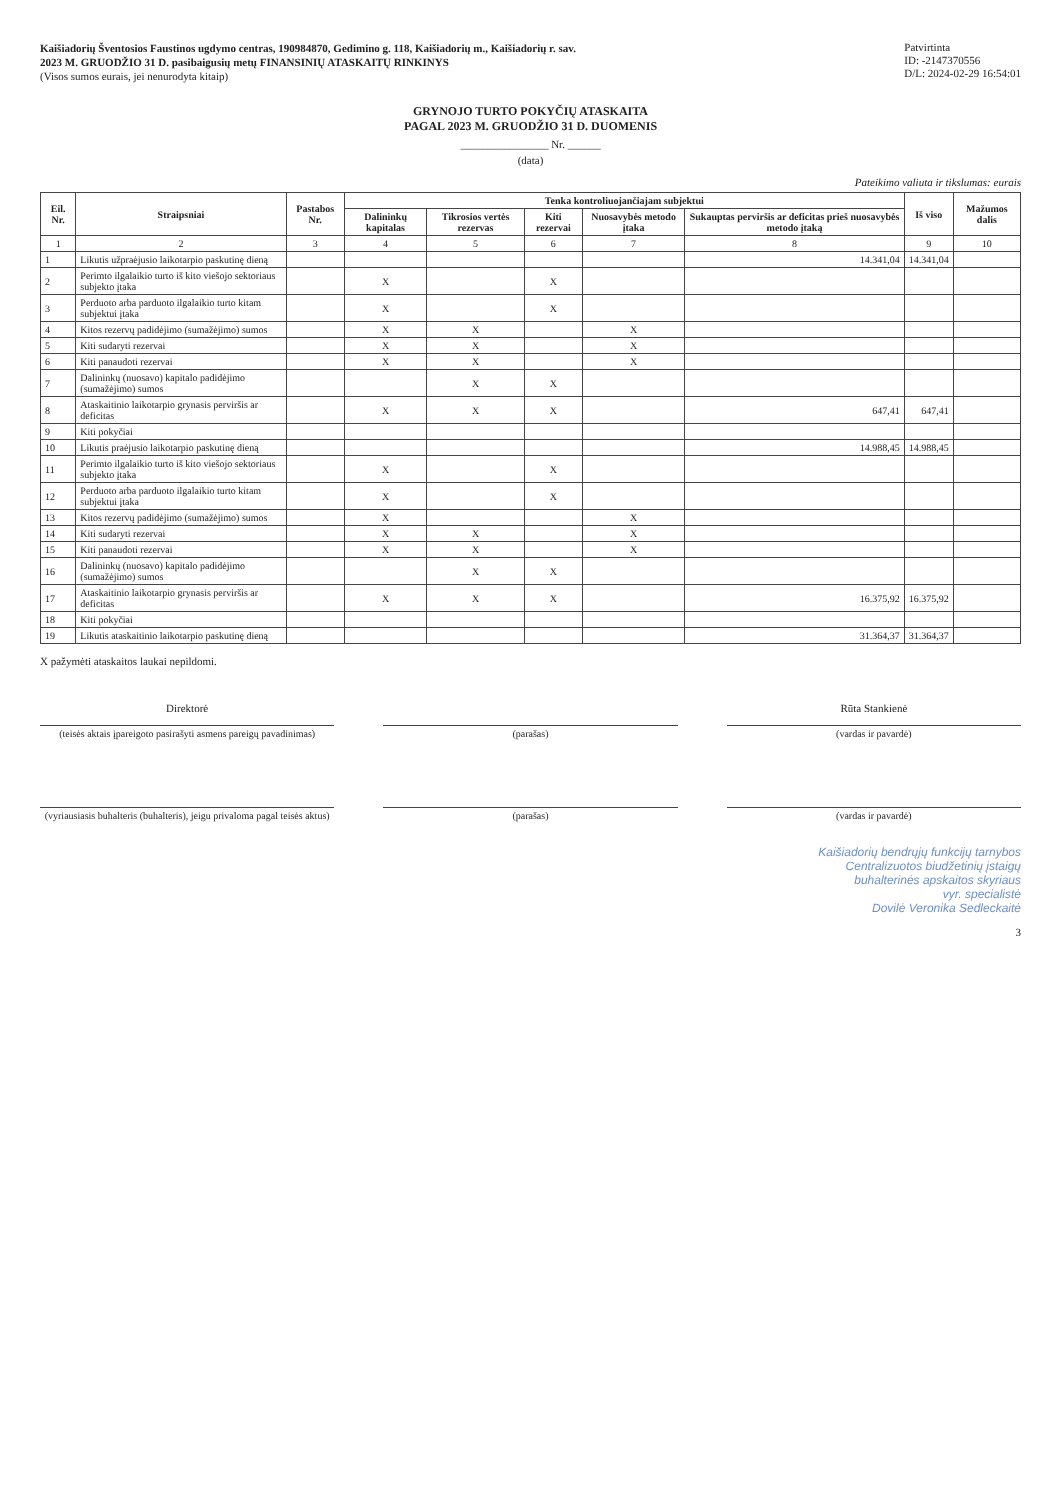Kaišiadorių Šventosios Faustinos ugdymo centras, 190984870, Gedimino g. 118, Kaišiadorių m., Kaišiadorių r. sav.
2023 M. GRUODŽIO 31 D. pasibaigusių metų FINANSINIŲ ATASKAITŲ RINKINYS
(Visos sumos eurais, jei nenurodyta kitaip)
Patvirtinta
ID: -2147370556
D/L: 2024-02-29 16:54:01
GRYNOJO TURTO POKYČIŲ ATASKAITA
PAGAL 2023 M. GRUODŽIO 31 D. DUOMENIS
________________ Nr. ______
(data)
Pateikimo valiuta ir tikslumas: eurais
| Eil. Nr. | Straipsniai | Pastabos Nr. | Tenka kontroliuojančiajam subjektui | | | | | Iš viso | Mažumos dalis |
| --- | --- | --- | --- | --- | --- | --- | --- | --- | --- |
| | | | Dalininkų kapitalas | Tikrosios vertės rezervas | Kiti rezervai | Nuosavybės metodo įtaka | Sukauptas perviršis ar deficitas prieš nuosavybės metodo įtaką | | |
| 1 | 2 | 3 | 4 | 5 | 6 | 7 | 8 | 9 | 10 |
| 1 | Likutis užpraėjusio laikotarpio paskutinę dieną | | | | | | 14.341,04 | 14.341,04 | |
| 2 | Perimto ilgalaikio turto iš kito viešojo sektoriaus subjekto įtaka | | X | | X | | | | |
| 3 | Perduoto arba parduoto ilgalaikio turto kitam subjektui įtaka | | X | | X | | | | |
| 4 | Kitos rezervų padidėjimo (sumažėjimo) sumos | | X | X | | X | | | |
| 5 | Kiti sudaryti rezervai | | X | X | | X | | | |
| 6 | Kiti panaudoti rezervai | | X | X | | X | | | |
| 7 | Dalininkų (nuosavo) kapitalo padidėjimo (sumažėjimo) sumos | | | X | X | | | | |
| 8 | Ataskaitinio laikotarpio grynasis perviršis ar deficitas | | X | X | X | | 647,41 | 647,41 | |
| 9 | Kiti pokyčiai | | | | | | | | |
| 10 | Likutis praėjusio laikotarpio paskutinę dieną | | | | | | 14.988,45 | 14.988,45 | |
| 11 | Perimto ilgalaikio turto iš kito viešojo sektoriaus subjekto įtaka | | X | | X | | | | |
| 12 | Perduoto arba parduoto ilgalaikio turto kitam subjektui įtaka | | X | | X | | | | |
| 13 | Kitos rezervų padidėjimo (sumažėjimo) sumos | | X | | | X | | | |
| 14 | Kiti sudaryti rezervai | | X | X | | X | | | |
| 15 | Kiti panaudoti rezervai | | X | X | | X | | | |
| 16 | Dalininkų (nuosavo) kapitalo padidėjimo (sumažėjimo) sumos | | | X | X | | | | |
| 17 | Ataskaitinio laikotarpio grynasis perviršis ar deficitas | | X | X | X | | 16.375,92 | 16.375,92 | |
| 18 | Kiti pokyčiai | | | | | | | | |
| 19 | Likutis ataskaitinio laikotarpio paskutinę dieną | | | | | | 31.364,37 | 31.364,37 | |
X pažymėti ataskaitos laukai nepildomi.
Direktorė
(teisės aktais įpareigoto pasirašyti asmens pareigų pavadinimas)
(parašas) Rūta Stankienė
(vardas ir pavardė)
(vyriausiasis buhalteris (buhalteris), jeigu privaloma pagal teisės aktus)
(parašas) (vardas ir pavardė)
Kaišiadorių bendrųjų funkcijų tarnybos
Centralizuotos biudžetinių įstaigų
buhalterinės apskaitos skyriaus
vyr. specialistė
Dovilė Veronika Sedleckaitė
3